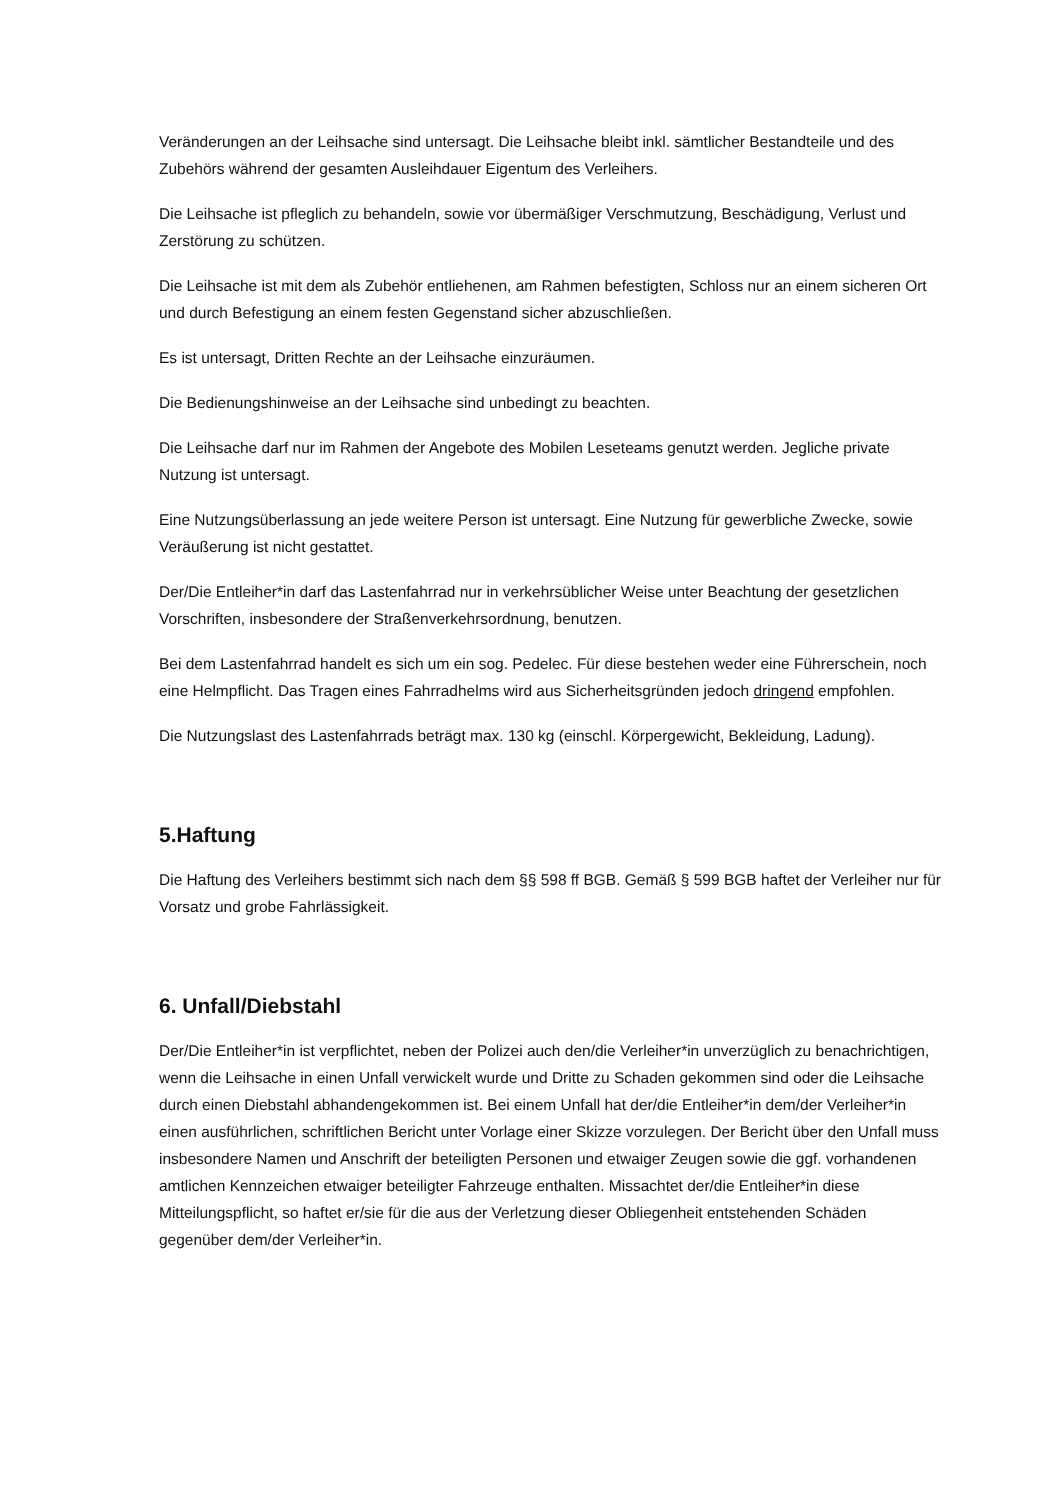Veränderungen an der Leihsache sind untersagt. Die Leihsache bleibt inkl. sämtlicher Bestandteile und des Zubehörs während der gesamten Ausleihdauer Eigentum des Verleihers.
Die Leihsache ist pfleglich zu behandeln, sowie vor übermäßiger Verschmutzung, Beschädigung, Verlust und Zerstörung zu schützen.
Die Leihsache ist mit dem als Zubehör entliehenen, am Rahmen befestigten, Schloss nur an einem sicheren Ort und durch Befestigung an einem festen Gegenstand sicher abzuschließen.
Es ist untersagt, Dritten Rechte an der Leihsache einzuräumen.
Die Bedienungshinweise an der Leihsache sind unbedingt zu beachten.
Die Leihsache darf nur im Rahmen der Angebote des Mobilen Leseteams genutzt werden. Jegliche private Nutzung ist untersagt.
Eine Nutzungsüberlassung an jede weitere Person ist untersagt. Eine Nutzung für gewerbliche Zwecke, sowie Veräußerung ist nicht gestattet.
Der/Die Entleiher*in darf das Lastenfahrrad nur in verkehrsüblicher Weise unter Beachtung der gesetzlichen Vorschriften, insbesondere der Straßenverkehrsordnung, benutzen.
Bei dem Lastenfahrrad handelt es sich um ein sog. Pedelec. Für diese bestehen weder eine Führerschein, noch eine Helmpflicht. Das Tragen eines Fahrradhelms wird aus Sicherheitsgründen jedoch dringend empfohlen.
Die Nutzungslast des Lastenfahrrads beträgt max. 130 kg (einschl. Körpergewicht, Bekleidung, Ladung).
5.Haftung
Die Haftung des Verleihers bestimmt sich nach dem §§ 598 ff BGB. Gemäß § 599 BGB haftet der Verleiher nur für Vorsatz und grobe Fahrlässigkeit.
6. Unfall/Diebstahl
Der/Die Entleiher*in ist verpflichtet, neben der Polizei auch den/die Verleiher*in unverzüglich zu benachrichtigen, wenn die Leihsache in einen Unfall verwickelt wurde und Dritte zu Schaden gekommen sind oder die Leihsache durch einen Diebstahl abhandengekommen ist. Bei einem Unfall hat der/die Entleiher*in dem/der Verleiher*in einen ausführlichen, schriftlichen Bericht unter Vorlage einer Skizze vorzulegen. Der Bericht über den Unfall muss insbesondere Namen und Anschrift der beteiligten Personen und etwaiger Zeugen sowie die ggf. vorhandenen amtlichen Kennzeichen etwaiger beteiligter Fahrzeuge enthalten. Missachtet der/die Entleiher*in diese Mitteilungspflicht, so haftet er/sie für die aus der Verletzung dieser Obliegenheit entstehenden Schäden gegenüber dem/der Verleiher*in.